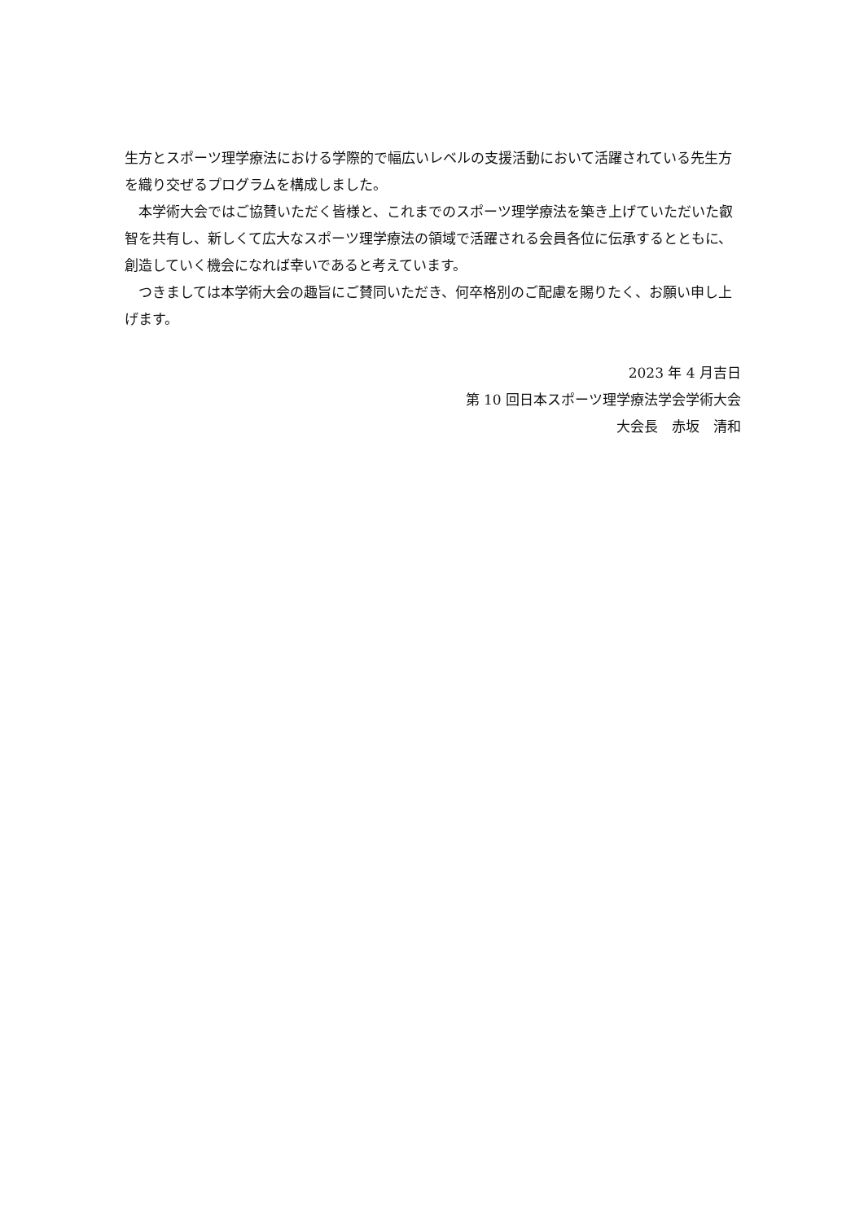生方とスポーツ理学療法における学際的で幅広いレベルの支援活動において活躍されている先生方を織り交ぜるプログラムを構成しました。
　本学術大会ではご協賛いただく皆様と、これまでのスポーツ理学療法を築き上げていただいた叡智を共有し、新しくて広大なスポーツ理学療法の領域で活躍される会員各位に伝承するとともに、創造していく機会になれば幸いであると考えています。
　つきましては本学術大会の趣旨にご賛同いただき、何卒格別のご配慮を賜りたく、お願い申し上げます。
2023 年 4 月吉日
第 10 回日本スポーツ理学療法学会学術大会
大会長　赤坂　清和